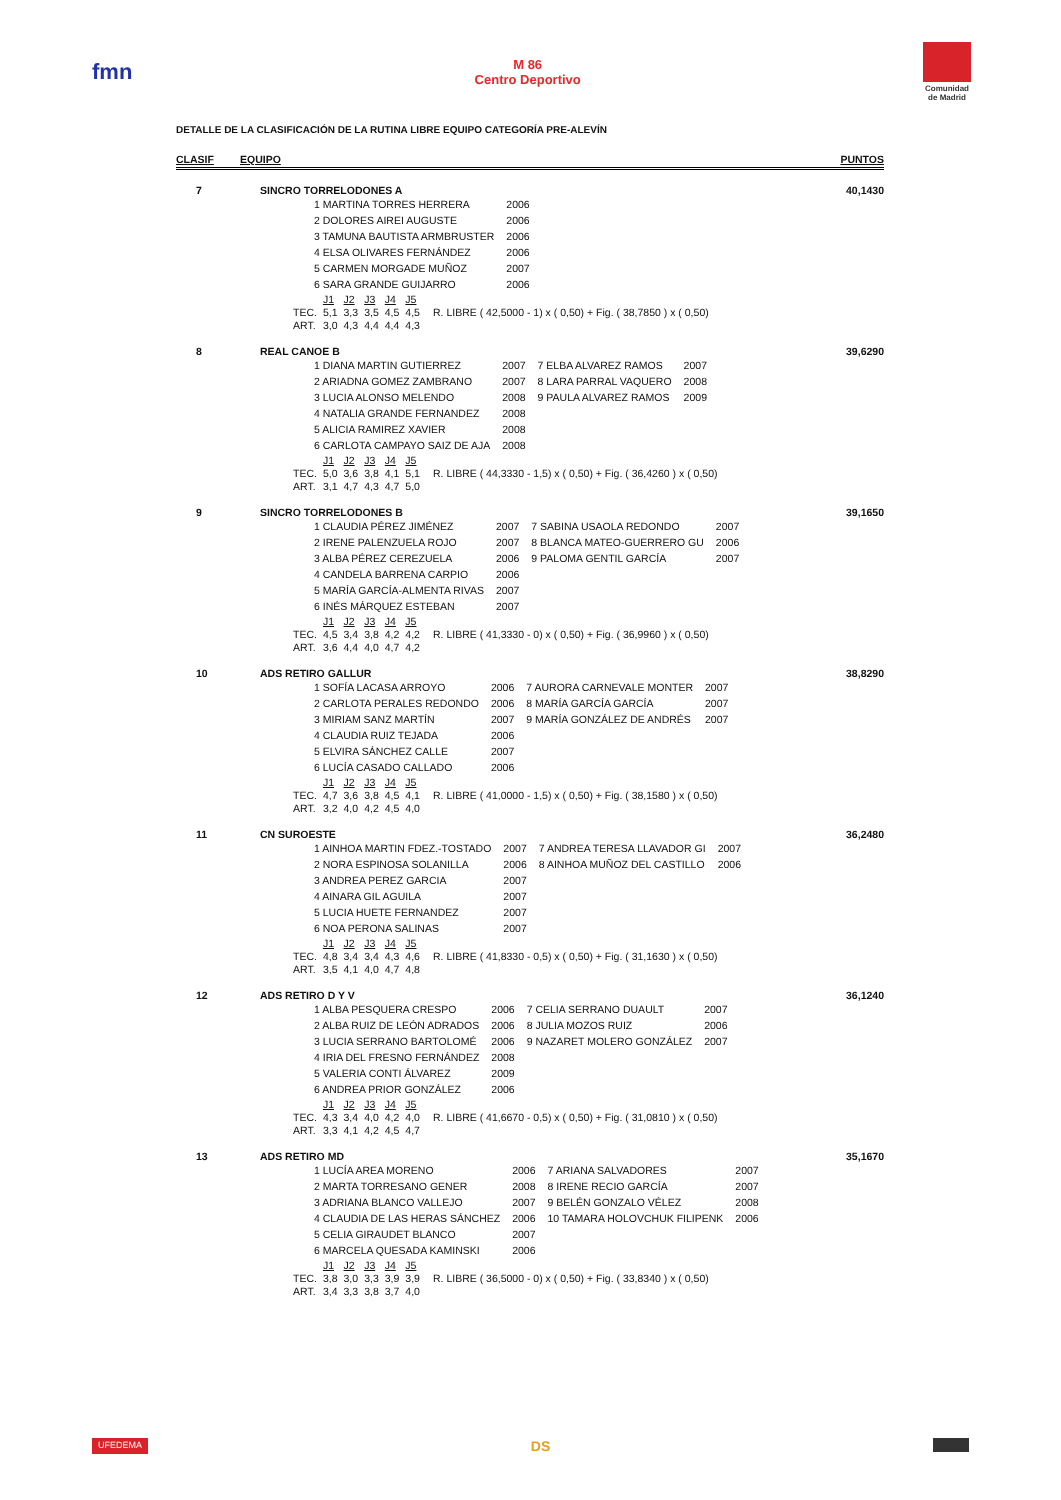fmn
M 86
Centro Deportivo
Comunidad
de Madrid
DETALLE DE LA CLASIFICACIÓN DE LA RUTINA LIBRE EQUIPO CATEGORÍA PRE-ALEVÍN
CLASIF EQUIPO PUNTOS
7 SINCRO TORRELODONES A 40,1430
| 1 MARTINA TORRES HERRERA | 2006 |
| 2 DOLORES AIREI AUGUSTE | 2006 |
| 3 TAMUNA BAUTISTA ARMBRUSTER | 2006 |
| 4 ELSA OLIVARES FERNÁNDEZ | 2006 |
| 5 CARMEN MORGADE MUÑOZ | 2007 |
| 6 SARA GRANDE GUIJARRO | 2006 |
| | J1 | J2 | J3 | J4 | J5 |
| TEC. | 5,1 | 3,3 | 3,5 | 4,5 | 4,5 |
| ART. | 3,0 | 4,3 | 4,4 | 4,4 | 4,3 |
R. LIBRE ( 42,5000 - 1) x ( 0,50) + Fig. ( 38,7850 ) x ( 0,50)
8 REAL CANOE B 39,6290
| 1 DIANA MARTIN GUTIERREZ | 2007 | 7 ELBA ALVAREZ RAMOS | 2007 |
| 2 ARIADNA GOMEZ ZAMBRANO | 2007 | 8 LARA PARRAL VAQUERO | 2008 |
| 3 LUCIA ALONSO MELENDO | 2008 | 9 PAULA ALVAREZ RAMOS | 2009 |
| 4 NATALIA GRANDE FERNANDEZ | 2008 | | |
| 5 ALICIA RAMIREZ XAVIER | 2008 | | |
| 6 CARLOTA CAMPAYO SAIZ DE AJA | 2008 | | |
| | J1 | J2 | J3 | J4 | J5 |
| TEC. | 5,0 | 3,6 | 3,8 | 4,1 | 5,1 |
| ART. | 3,1 | 4,7 | 4,3 | 4,7 | 5,0 |
R. LIBRE ( 44,3330 - 1,5) x ( 0,50) + Fig. ( 36,4260 ) x ( 0,50)
9 SINCRO TORRELODONES B 39,1650
| 1 CLAUDIA PÉREZ JIMÉNEZ | 2007 | 7 SABINA USAOLA REDONDO | 2007 |
| 2 IRENE PALENZUELA ROJO | 2007 | 8 BLANCA MATEO-GUERRERO GU | 2006 |
| 3 ALBA PÉREZ CEREZUELA | 2006 | 9 PALOMA GENTIL GARCÍA | 2007 |
| 4 CANDELA BARRENA CARPIO | 2006 | | |
| 5 MARÍA GARCÍA-ALMENTA RIVAS | 2007 | | |
| 6 INÉS MÁRQUEZ ESTEBAN | 2007 | | |
| | J1 | J2 | J3 | J4 | J5 |
| TEC. | 4,5 | 3,4 | 3,8 | 4,2 | 4,2 |
| ART. | 3,6 | 4,4 | 4,0 | 4,7 | 4,2 |
R. LIBRE ( 41,3330 - 0) x ( 0,50) + Fig. ( 36,9960 ) x ( 0,50)
10 ADS RETIRO GALLUR 38,8290
| 1 SOFÍA LACASA ARROYO | 2006 | 7 AURORA CARNEVALE MONTER | 2007 |
| 2 CARLOTA PERALES REDONDO | 2006 | 8 MARÍA GARCÍA GARCÍA | 2007 |
| 3 MIRIAM SANZ MARTÍN | 2007 | 9 MARÍA GONZÁLEZ DE ANDRÉS | 2007 |
| 4 CLAUDIA RUIZ TEJADA | 2006 | | |
| 5 ELVIRA SÁNCHEZ CALLE | 2007 | | |
| 6 LUCÍA CASADO CALLADO | 2006 | | |
| | J1 | J2 | J3 | J4 | J5 |
| TEC. | 4,7 | 3,6 | 3,8 | 4,5 | 4,1 |
| ART. | 3,2 | 4,0 | 4,2 | 4,5 | 4,0 |
R. LIBRE ( 41,0000 - 1,5) x ( 0,50) + Fig. ( 38,1580 ) x ( 0,50)
11 CN SUROESTE 36,2480
| 1 AINHOA MARTIN FDEZ.-TOSTADO | 2007 | 7 ANDREA TERESA LLAVADOR GI | 2007 |
| 2 NORA ESPINOSA SOLANILLA | 2006 | 8 AINHOA MUÑOZ DEL CASTILLO | 2006 |
| 3 ANDREA PEREZ GARCIA | 2007 | | |
| 4 AINARA GIL AGUILA | 2007 | | |
| 5 LUCIA HUETE FERNANDEZ | 2007 | | |
| 6 NOA PERONA SALINAS | 2007 | | |
| | J1 | J2 | J3 | J4 | J5 |
| TEC. | 4,8 | 3,4 | 3,4 | 4,3 | 4,6 |
| ART. | 3,5 | 4,1 | 4,0 | 4,7 | 4,8 |
R. LIBRE ( 41,8330 - 0,5) x ( 0,50) + Fig. ( 31,1630 ) x ( 0,50)
12 ADS RETIRO D Y V 36,1240
| 1 ALBA PESQUERA CRESPO | 2006 | 7 CELIA SERRANO DUAULT | 2007 |
| 2 ALBA RUIZ DE LEÓN ADRADOS | 2006 | 8 JULIA MOZOS RUIZ | 2006 |
| 3 LUCIA SERRANO BARTOLOMÉ | 2006 | 9 NAZARET MOLERO GONZÁLEZ | 2007 |
| 4 IRIA DEL FRESNO FERNÁNDEZ | 2008 | | |
| 5 VALERIA CONTI ÁLVAREZ | 2009 | | |
| 6 ANDREA PRIOR GONZÁLEZ | 2006 | | |
| | J1 | J2 | J3 | J4 | J5 |
| TEC. | 4,3 | 3,4 | 4,0 | 4,2 | 4,0 |
| ART. | 3,3 | 4,1 | 4,2 | 4,5 | 4,7 |
R. LIBRE ( 41,6670 - 0,5) x ( 0,50) + Fig. ( 31,0810 ) x ( 0,50)
13 ADS RETIRO MD 35,1670
| 1 LUCÍA AREA MORENO | 2006 | 7 ARIANA SALVADORES | 2007 |
| 2 MARTA TORRESANO GENER | 2008 | 8 IRENE RECIO GARCÍA | 2007 |
| 3 ADRIANA BLANCO VALLEJO | 2007 | 9 BELÉN GONZALO VÉLEZ | 2008 |
| 4 CLAUDIA DE LAS HERAS SÁNCHEZ | 2006 | 10 TAMARA HOLOVCHUK FILIPENK | 2006 |
| 5 CELIA GIRAUDET BLANCO | 2007 | | |
| 6 MARCELA QUESADA KAMINSKI | 2006 | | |
| | J1 | J2 | J3 | J4 | J5 |
| TEC. | 3,8 | 3,0 | 3,3 | 3,9 | 3,9 |
| ART. | 3,4 | 3,3 | 3,8 | 3,7 | 4,0 |
R. LIBRE ( 36,5000 - 0) x ( 0,50) + Fig. ( 33,8340 ) x ( 0,50)
UFEDEMA DS